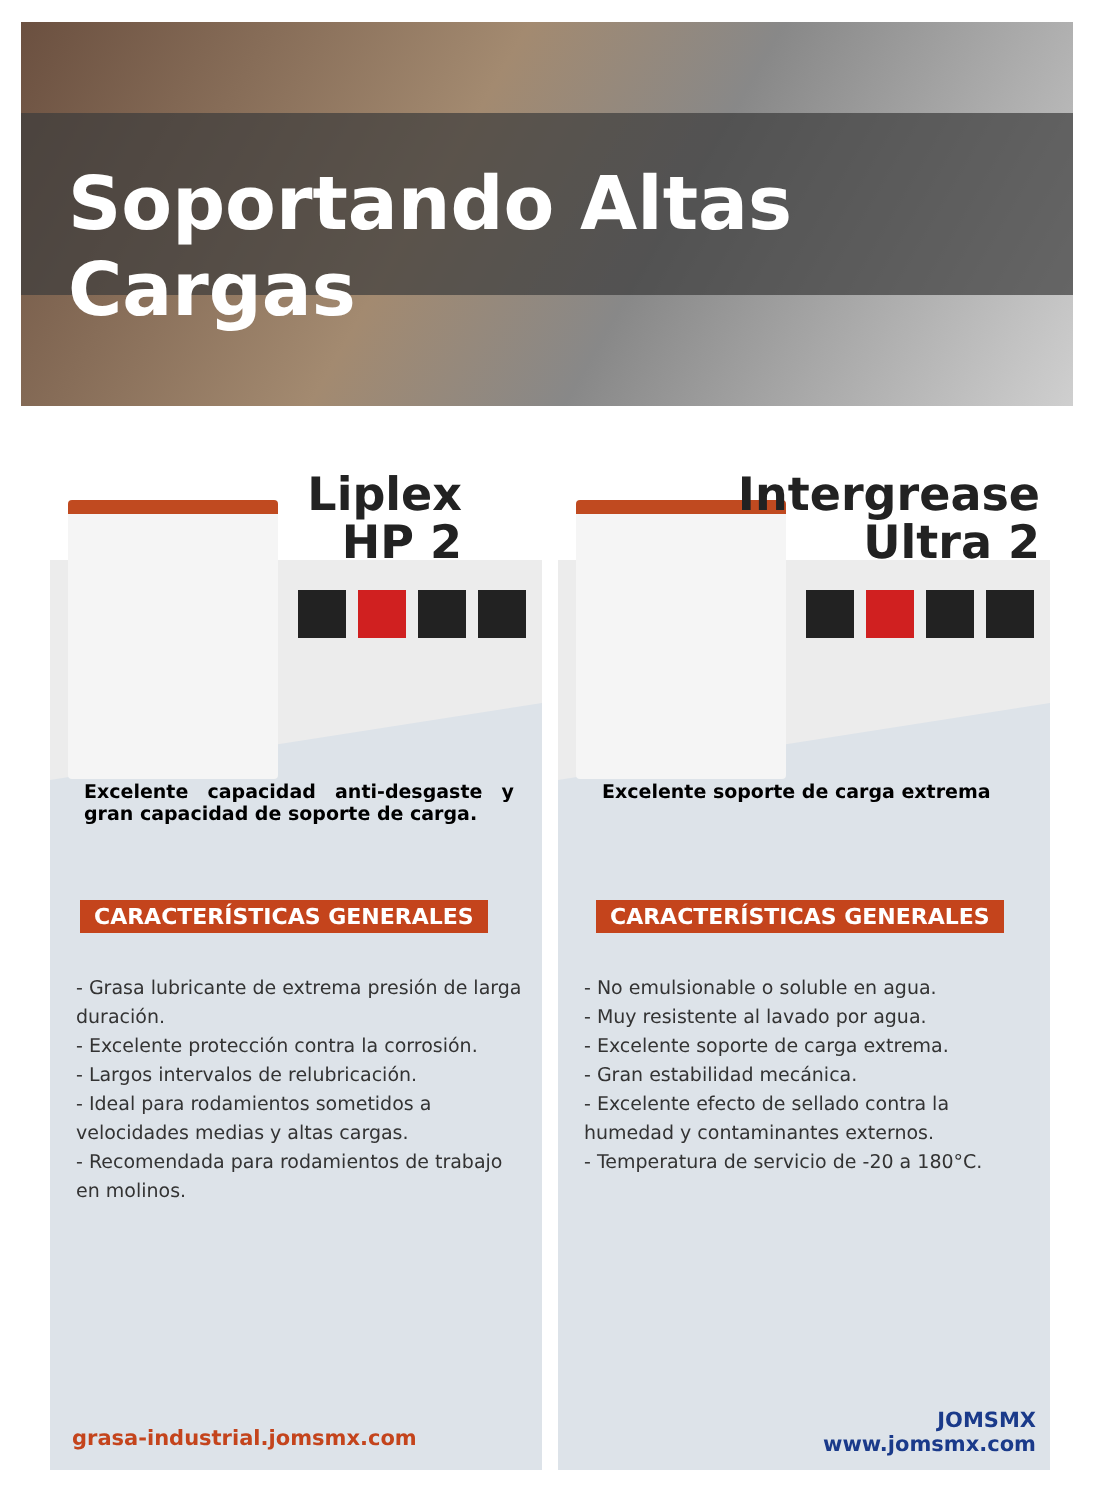Soportando Altas Cargas
Liplex
HP 2
Excelente capacidad anti-desgaste y gran capacidad de soporte de carga.
CARACTERÍSTICAS GENERALES
- Grasa lubricante de extrema presión de larga duración.
- Excelente protección contra la corrosión.
- Largos intervalos de relubricación.
- Ideal para rodamientos sometidos a velocidades medias y altas cargas.
- Recomendada para rodamientos de trabajo en molinos.
grasa-industrial.jomsmx.com
Intergrease
Ultra 2
Excelente soporte de carga extrema
CARACTERÍSTICAS GENERALES
- No emulsionable o soluble en agua.
- Muy resistente al lavado por agua.
- Excelente soporte de carga extrema.
- Gran estabilidad mecánica.
- Excelente efecto de sellado contra la humedad y contaminantes externos.
- Temperatura de servicio de -20 a 180°C.
JOMSMX
www.jomsmx.com